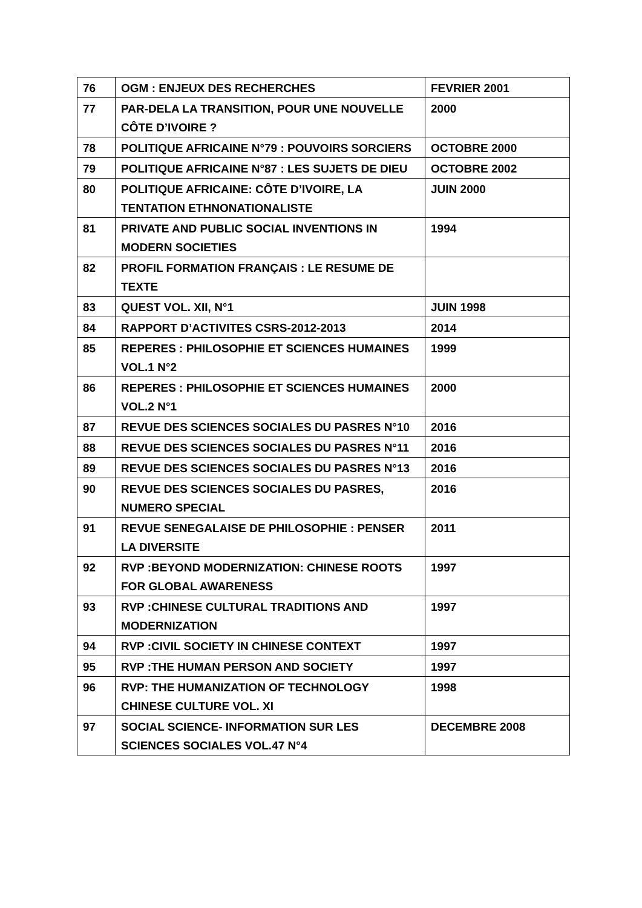| 76 | OGM : ENJEUX DES RECHERCHES | FEVRIER 2001 |
| 77 | PAR-DELA LA TRANSITION, POUR UNE NOUVELLE CÔTE D’IVOIRE ? | 2000 |
| 78 | POLITIQUE AFRICAINE N°79 : POUVOIRS SORCIERS | OCTOBRE 2000 |
| 79 | POLITIQUE AFRICAINE N°87 : LES SUJETS DE DIEU | OCTOBRE 2002 |
| 80 | POLITIQUE AFRICAINE: CÔTE D’IVOIRE, LA TENTATION ETHNONATIONALISTE | JUIN 2000 |
| 81 | PRIVATE AND PUBLIC SOCIAL INVENTIONS IN MODERN SOCIETIES | 1994 |
| 82 | PROFIL FORMATION FRANÇAIS : LE RESUME DE TEXTE | |
| 83 | QUEST VOL. XII, N°1 | JUIN 1998 |
| 84 | RAPPORT D’ACTIVITES CSRS-2012-2013 | 2014 |
| 85 | REPERES : PHILOSOPHIE ET SCIENCES HUMAINES VOL.1 N°2 | 1999 |
| 86 | REPERES : PHILOSOPHIE ET SCIENCES HUMAINES VOL.2 N°1 | 2000 |
| 87 | REVUE DES SCIENCES SOCIALES DU PASRES N°10 | 2016 |
| 88 | REVUE DES SCIENCES SOCIALES DU PASRES N°11 | 2016 |
| 89 | REVUE DES SCIENCES SOCIALES DU PASRES N°13 | 2016 |
| 90 | REVUE DES SCIENCES SOCIALES DU PASRES, NUMERO SPECIAL | 2016 |
| 91 | REVUE SENEGALAISE DE PHILOSOPHIE : PENSER LA DIVERSITE | 2011 |
| 92 | RVP :BEYOND MODERNIZATION: CHINESE ROOTS FOR GLOBAL AWARENESS | 1997 |
| 93 | RVP :CHINESE CULTURAL TRADITIONS AND MODERNIZATION | 1997 |
| 94 | RVP :CIVIL SOCIETY IN CHINESE CONTEXT | 1997 |
| 95 | RVP :THE HUMAN PERSON AND SOCIETY | 1997 |
| 96 | RVP: THE HUMANIZATION OF TECHNOLOGY CHINESE CULTURE VOL. XI | 1998 |
| 97 | SOCIAL SCIENCE- INFORMATION SUR LES SCIENCES SOCIALES VOL.47 N°4 | DECEMBRE 2008 |